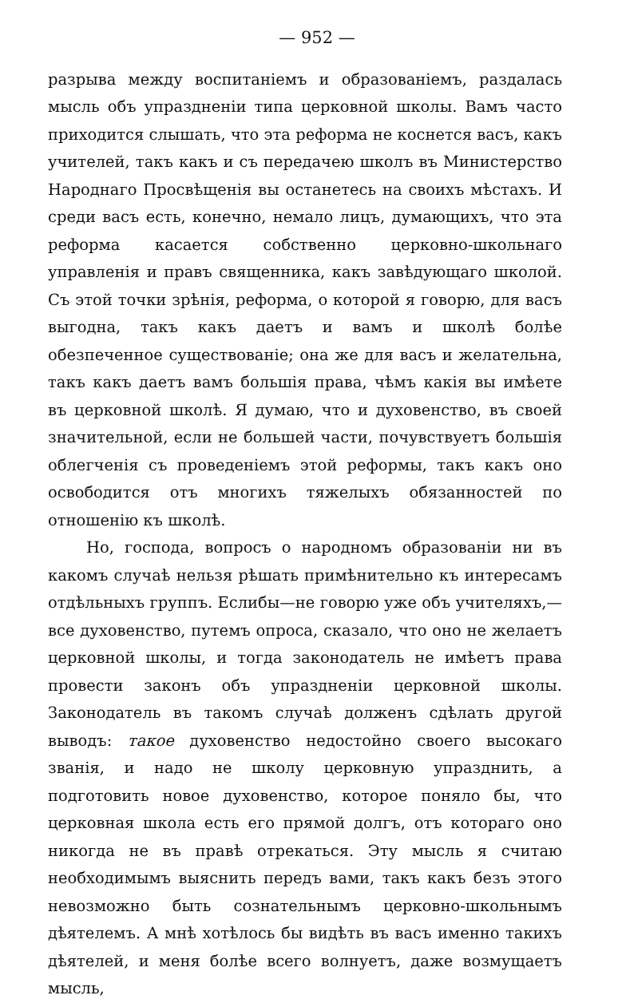— 952 —
разрыва между воспитаніемъ и образованіемъ, раздалась мысль объ упраздненіи типа церковной школы. Вамъ часто приходится слышать, что эта реформа не коснется васъ, какъ учителей, такъ какъ и съ передачею школъ въ Министерство Народнаго Просвѣщенія вы останетесь на своихъ мѣстахъ. И среди васъ есть, конечно, немало лицъ, думающихъ, что эта реформа касается собственно церковно-школьнаго управленія и правъ священника, какъ завѣдующаго школой. Съ этой точки зрѣнія, реформа, о которой я говорю, для васъ выгодна, такъ какъ даетъ и вамъ и школѣ болѣе обезпеченное существованіе; она же для васъ и желательна, такъ какъ даетъ вамъ большія права, чѣмъ какія вы имѣете въ церковной школѣ. Я думаю, что и духовенство, въ своей значительной, если не большей части, почувствуетъ большія облегченія съ проведеніемъ этой реформы, такъ какъ оно освободится отъ многихъ тяжелыхъ обязанностей по отношенію къ школѣ.
Но, господа, вопросъ о народномъ образованіи ни въ какомъ случаѣ нельзя рѣшать примѣнительно къ интересамъ отдѣльныхъ группъ. Еслибы—не говорю уже объ учителяхъ,—все духовенство, путемъ опроса, сказало, что оно не желаетъ церковной школы, и тогда законодатель не имѣетъ права провести законъ объ упраздненіи церковной школы. Законодатель въ такомъ случаѣ долженъ сдѣлать другой выводъ: такое духовенство недостойно своего высокаго званія, и надо не школу церковную упразднить, а подготовить новое духовенство, которое поняло бы, что церковная школа есть его прямой долгъ, отъ котораго оно никогда не въ правѣ отрекаться. Эту мысль я считаю необходимымъ выяснить передъ вами, такъ какъ безъ этого невозможно быть сознательнымъ церковно-школьнымъ дѣятелемъ. А мнѣ хотѣлось бы видѣть въ васъ именно такихъ дѣятелей, и меня болѣе всего волнуетъ, даже возмущаетъ мысль,